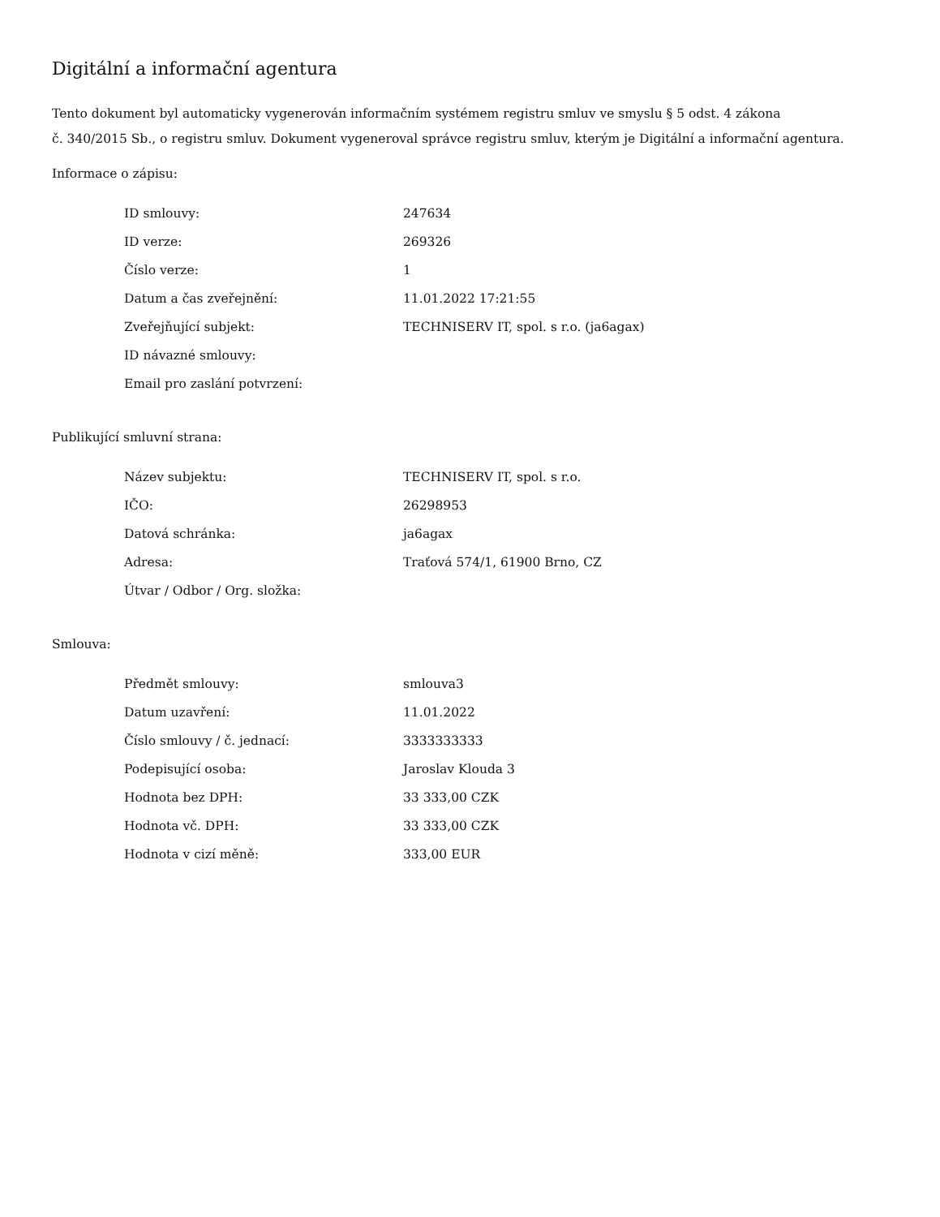Digitální a informační agentura
Tento dokument byl automaticky vygenerován informačním systémem registru smluv ve smyslu § 5 odst. 4 zákona
č. 340/2015 Sb., o registru smluv. Dokument vygeneroval správce registru smluv, kterým je Digitální a informační agentura.
Informace o zápisu:
| ID smlouvy: | 247634 |
| ID verze: | 269326 |
| Číslo verze: | 1 |
| Datum a čas zveřejnění: | 11.01.2022 17:21:55 |
| Zveřejňující subjekt: | TECHNISERV IT, spol. s r.o. (ja6agax) |
| ID návazné smlouvy: | |
| Email pro zaslání potvrzení: | |
Publikující smluvní strana:
| Název subjektu: | TECHNISERV IT, spol. s r.o. |
| IČO: | 26298953 |
| Datová schránka: | ja6agax |
| Adresa: | Traťová 574/1, 61900 Brno, CZ |
| Útvar / Odbor / Org. složka: | |
Smlouva:
| Předmět smlouvy: | smlouva3 |
| Datum uzavření: | 11.01.2022 |
| Číslo smlouvy / č. jednací: | 3333333333 |
| Podepisující osoba: | Jaroslav Klouda 3 |
| Hodnota bez DPH: | 33 333,00 CZK |
| Hodnota vč. DPH: | 33 333,00 CZK |
| Hodnota v cizí měně: | 333,00 EUR |